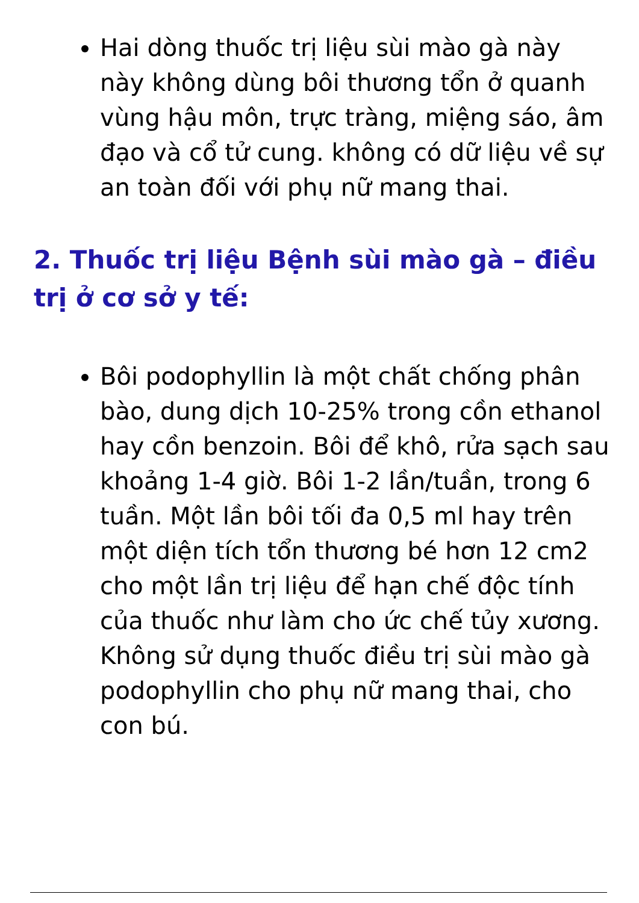Hai dòng thuốc trị liệu sùi mào gà này này không dùng bôi thương tổn ở quanh vùng hậu môn, trực tràng, miệng sáo, âm đạo và cổ tử cung. không có dữ liệu về sự an toàn đối với phụ nữ mang thai.
2. Thuốc trị liệu Bệnh sùi mào gà – điều trị ở cơ sở y tế:
Bôi podophyllin là một chất chống phân bào, dung dịch 10-25% trong cồn ethanol hay cồn benzoin. Bôi để khô, rửa sạch sau khoảng 1-4 giờ. Bôi 1-2 lần/tuần, trong 6 tuần. Một lần bôi tối đa 0,5 ml hay trên một diện tích tổn thương bé hơn 12 cm2 cho một lần trị liệu để hạn chế độc tính của thuốc như làm cho ức chế tủy xương. Không sử dụng thuốc điều trị sùi mào gà podophyllin cho phụ nữ mang thai, cho con bú.